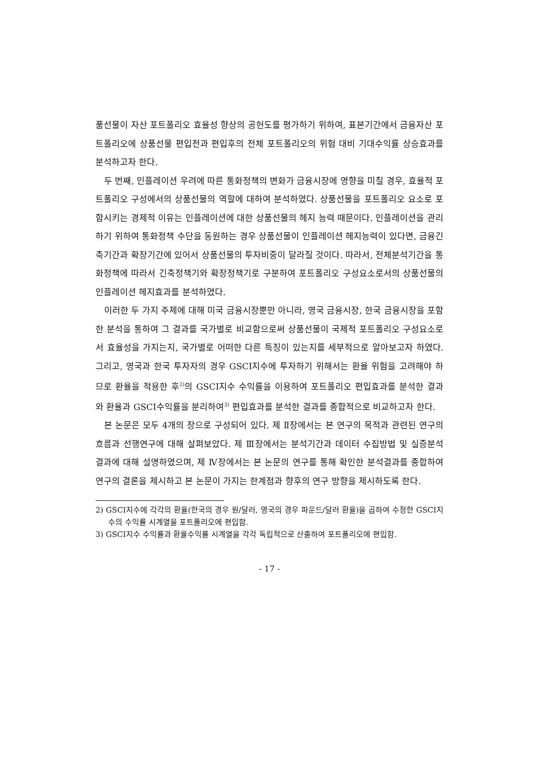품선물이 자산 포트폴리오 효율성 향상의 공헌도를 평가하기 위하여, 표본기간에서 금융자산 포트폴리오에 상품선물 편입전과 편입후의 전체 포트폴리오의 위험 대비 기대수익률 상승효과를 분석하고자 한다.
두 번째, 인플레이션 우려에 따른 통화정책의 변화가 금융시장에 영향을 미칠 경우, 효율적 포트폴리오 구성에서의 상품선물의 역할에 대하여 분석하였다. 상품선물을 포트폴리오 요소로 포함시키는 경제적 이유는 인플레이션에 대한 상품선물의 헤지 능력 때문이다. 인플레이션을 관리하기 위하여 통화정책 수단을 동원하는 경우 상품선물이 인플레이션 헤지능력이 있다면, 금융긴축기간과 확장기간에 있어서 상품선물의 투자비중이 달라질 것이다. 따라서, 전체분석기간을 통화정책에 따라서 긴축정책기와 확장정책기로 구분하여 포트폴리오 구성요소로서의 상품선물의 인플레이션 헤지효과를 분석하였다.
이러한 두 가지 주제에 대해 미국 금융시장뿐만 아니라, 영국 금융시장, 한국 금융시장을 포함한 분석을 통하여 그 결과를 국가별로 비교함으로써 상품선물이 국제적 포트폴리오 구성요소로서 효율성을 가지는지, 국가별로 어떠한 다른 특징이 있는지를 세부적으로 알아보고자 하였다. 그리고, 영국과 한국 투자자의 경우 GSCI지수에 투자하기 위해서는 환율 위험을 고려해야 하므로 환율을 적용한 후<sup>2)</sup>의 GSCI지수 수익률을 이용하여 포트폴리오 편입효과를 분석한 결과와 환율과 GSCI수익률을 분리하여<sup>3)</sup> 편입효과를 분석한 결과를 종합적으로 비교하고자 한다.
본 논문은 모두 4개의 장으로 구성되어 있다. 제 Ⅱ장에서는 본 연구의 목적과 관련된 연구의 흐름과 선행연구에 대해 살펴보았다. 제 Ⅲ장에서는 분석기간과 데이터 수집방법 및 실증분석 결과에 대해 설명하였으며, 제 Ⅳ장에서는 본 논문의 연구를 통해 확인한 분석결과를 종합하여 연구의 결론을 제시하고 본 논문이 가지는 한계점과 향후의 연구 방향을 제시하도록 한다.
2) GSCI지수에 각각의 환율(한국의 경우 원/달러, 영국의 경우 파운드/달러 환율)을 곱하여 수정한 GSCI지수의 수익률 시계열을 포트폴리오에 편입함.
3) GSCI지수 수익률과 환율수익률 시계열을 각각 독립적으로 산출하여 포트폴리오에 편입함.
- 17 -